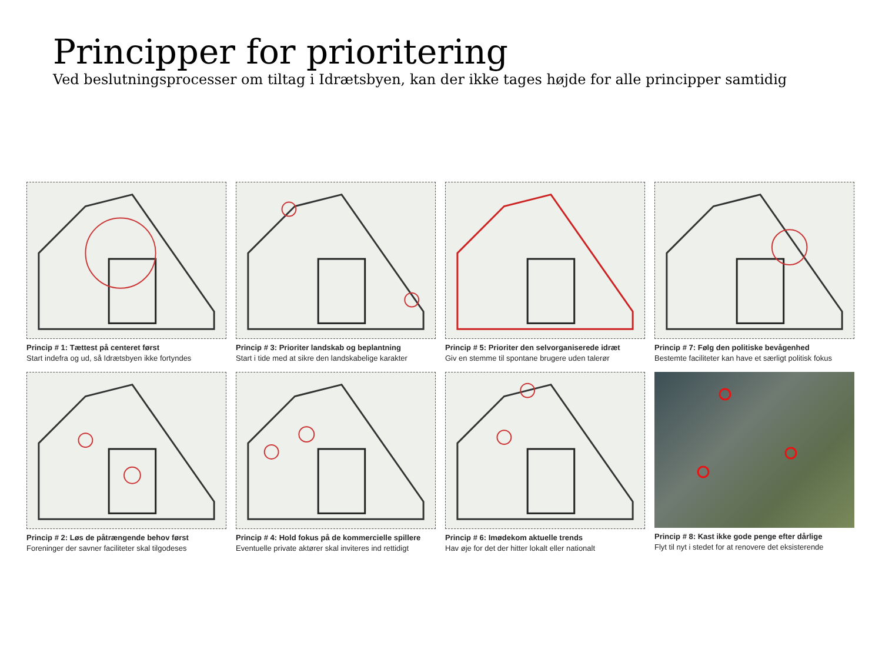Principper for prioritering
Ved beslutningsprocesser om tiltag i Idrætsbyen, kan der ikke tages højde for alle principper samtidig
Princip # 1: Tættest på centeret først
Start indefra og ud, så Idrætsbyen ikke fortyndes
Princip # 3: Prioriter landskab og beplantning
Start i tide med at sikre den landskabelige karakter
Princip # 5: Prioriter den selvorganiserede idræt
Giv en stemme til spontane brugere uden talerør
Princip # 7: Følg den politiske bevågenhed
Bestemte faciliteter kan have et særligt politisk fokus
Princip # 2: Løs de påtrængende behov først
Foreninger der savner faciliteter skal tilgodeses
Princip # 4: Hold fokus på de kommercielle spillere
Eventuelle private aktører skal inviteres ind rettidigt
Princip # 6: Imødekom aktuelle trends
Hav øje for det der hitter lokalt eller nationalt
Princip # 8: Kast ikke gode penge efter dårlige
Flyt til nyt i stedet for at renovere det eksisterende